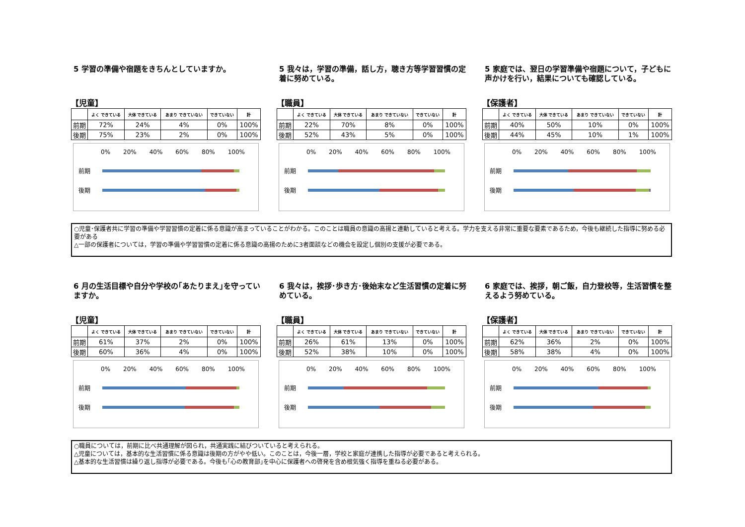5 学習の準備や宿題をきちんとしていますか。
【児童】
| | よく できている | 大体 できている | あまり できていない | できていない | 計 |
| --- | --- | --- | --- | --- | --- |
| 前期 | 72% | 24% | 4% | 0% | 100% |
| 後期 | 75% | 23% | 2% | 0% | 100% |
0% 20% 40% 60% 80% 100%
前期
後期
5 我々は，学習の準備，話し方，聴き方等学習習慣の定着に努めている。
【職員】
| | よく できている | 大体 できている | あまり できていない | できていない | 計 |
| --- | --- | --- | --- | --- | --- |
| 前期 | 22% | 70% | 8% | 0% | 100% |
| 後期 | 52% | 43% | 5% | 0% | 100% |
0% 20% 40% 60% 80% 100%
前期
後期
5 家庭では、翌日の学習準備や宿題について，子どもに声かけを行い，結果についても確認している。
【保護者】
| | よく できている | 大体 できている | あまり できていない | できていない | 計 |
| --- | --- | --- | --- | --- | --- |
| 前期 | 40% | 50% | 10% | 0% | 100% |
| 後期 | 44% | 45% | 10% | 1% | 100% |
0% 20% 40% 60% 80% 100%
前期
後期
○児童･保護者共に学習の準備や学習習慣の定着に係る意識が高まっていることがわかる。このことは職員の意識の高揚と連動していると考える。学力を支える非常に重要な要素であるため，今後も継続した指導に努める必要がある
△一部の保護者については，学習の準備や学習習慣の定着に係る意識の高揚のために3者面談などの機会を設定し個別の支援が必要である。
6 月の生活目標や自分や学校の｢あたりまえ｣を守っていますか。
【児童】
| | よく できている | 大体 できている | あまり できていない | できていない | 計 |
| --- | --- | --- | --- | --- | --- |
| 前期 | 61% | 37% | 2% | 0% | 100% |
| 後期 | 60% | 36% | 4% | 0% | 100% |
0% 20% 40% 60% 80% 100%
前期
後期
6 我々は，挨拶･歩き方･後始末など生活習慣の定着に努めている。
【職員】
| | よく できている | 大体 できている | あまり できていない | できていない | 計 |
| --- | --- | --- | --- | --- | --- |
| 前期 | 26% | 61% | 13% | 0% | 100% |
| 後期 | 52% | 38% | 10% | 0% | 100% |
0% 20% 40% 60% 80% 100%
前期
後期
6 家庭では、挨拶，朝ご飯，自力登校等，生活習慣を整えるよう努めている。
【保護者】
| | よく できている | 大体 できている | あまり できていない | できていない | 計 |
| --- | --- | --- | --- | --- | --- |
| 前期 | 62% | 36% | 2% | 0% | 100% |
| 後期 | 58% | 38% | 4% | 0% | 100% |
0% 20% 40% 60% 80% 100%
前期
後期
○職員については，前期に比べ共通理解が図られ，共通実践に結びついていると考えられる。
△児童については，基本的な生活習慣に係る意識は後期の方がやや低い。このことは，今後一層，学校と家庭が連携した指導が必要であると考えられる。
△基本的な生活習慣は繰り返し指導が必要である。今後も｢心の教育部｣を中心に保護者への啓発を含め根気強く指導を重ねる必要がある。